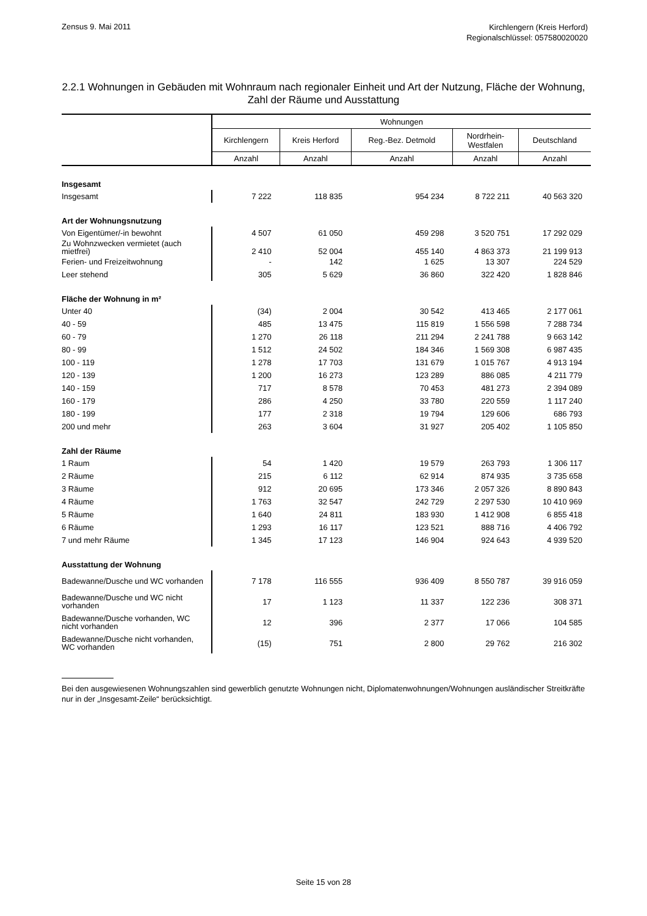Zensus 9. Mai 2011
Kirchlengern (Kreis Herford)
Regionalschlüssel: 057580020020
2.2.1 Wohnungen in Gebäuden mit Wohnraum nach regionaler Einheit und Art der Nutzung, Fläche der Wohnung, Zahl der Räume und Ausstattung
| | Wohnungen | | | | |
| --- | --- | --- | --- | --- | --- |
| | Kirchlengern | Kreis Herford | Reg.-Bez. Detmold | Nordrhein- Westfalen | Deutschland |
| | Anzahl | Anzahl | Anzahl | Anzahl | Anzahl |
| Insgesamt | | | | | |
| Insgesamt | 7 222 | 118 835 | 954 234 | 8 722 211 | 40 563 320 |
| Art der Wohnungsnutzung | | | | | |
| Von Eigentümer/-in bewohnt | 4 507 | 61 050 | 459 298 | 3 520 751 | 17 292 029 |
| Zu Wohnzwecken vermietet (auch mietfrei) | 2 410 | 52 004 | 455 140 | 4 863 373 | 21 199 913 |
| Ferien- und Freizeitwohnung | - | 142 | 1 625 | 13 307 | 224 529 |
| Leer stehend | 305 | 5 629 | 36 860 | 322 420 | 1 828 846 |
| Fläche der Wohnung in m² | | | | | |
| Unter 40 | (34) | 2 004 | 30 542 | 413 465 | 2 177 061 |
| 40 - 59 | 485 | 13 475 | 115 819 | 1 556 598 | 7 288 734 |
| 60 - 79 | 1 270 | 26 118 | 211 294 | 2 241 788 | 9 663 142 |
| 80 - 99 | 1 512 | 24 502 | 184 346 | 1 569 308 | 6 987 435 |
| 100 - 119 | 1 278 | 17 703 | 131 679 | 1 015 767 | 4 913 194 |
| 120 - 139 | 1 200 | 16 273 | 123 289 | 886 085 | 4 211 779 |
| 140 - 159 | 717 | 8 578 | 70 453 | 481 273 | 2 394 089 |
| 160 - 179 | 286 | 4 250 | 33 780 | 220 559 | 1 117 240 |
| 180 - 199 | 177 | 2 318 | 19 794 | 129 606 | 686 793 |
| 200 und mehr | 263 | 3 604 | 31 927 | 205 402 | 1 105 850 |
| Zahl der Räume | | | | | |
| 1 Raum | 54 | 1 420 | 19 579 | 263 793 | 1 306 117 |
| 2 Räume | 215 | 6 112 | 62 914 | 874 935 | 3 735 658 |
| 3 Räume | 912 | 20 695 | 173 346 | 2 057 326 | 8 890 843 |
| 4 Räume | 1 763 | 32 547 | 242 729 | 2 297 530 | 10 410 969 |
| 5 Räume | 1 640 | 24 811 | 183 930 | 1 412 908 | 6 855 418 |
| 6 Räume | 1 293 | 16 117 | 123 521 | 888 716 | 4 406 792 |
| 7 und mehr Räume | 1 345 | 17 123 | 146 904 | 924 643 | 4 939 520 |
| Ausstattung der Wohnung | | | | | |
| Badewanne/Dusche und WC vorhanden | 7 178 | 116 555 | 936 409 | 8 550 787 | 39 916 059 |
| Badewanne/Dusche und WC nicht vorhanden | 17 | 1 123 | 11 337 | 122 236 | 308 371 |
| Badewanne/Dusche vorhanden, WC nicht vorhanden | 12 | 396 | 2 377 | 17 066 | 104 585 |
| Badewanne/Dusche nicht vorhanden, WC vorhanden | (15) | 751 | 2 800 | 29 762 | 216 302 |
Bei den ausgewiesenen Wohnungszahlen sind gewerblich genutzte Wohnungen nicht, Diplomatenwohnungen/Wohnungen ausländischer Streitkräfte nur in der „Insgesamt-Zeile“ berücksichtigt.
Seite 15 von 28